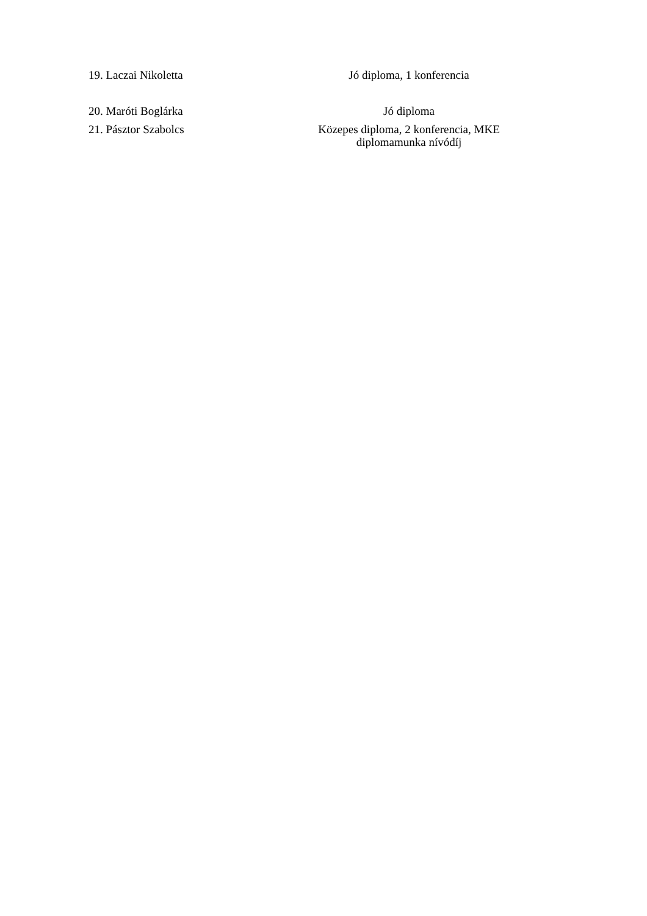| 19. Laczai Nikoletta | Jó diploma, 1 konferencia |
| 20. Maróti Boglárka | Jó diploma |
| 21. Pásztor Szabolcs | Közepes diploma, 2 konferencia, MKE diplomamunka nívódíj |